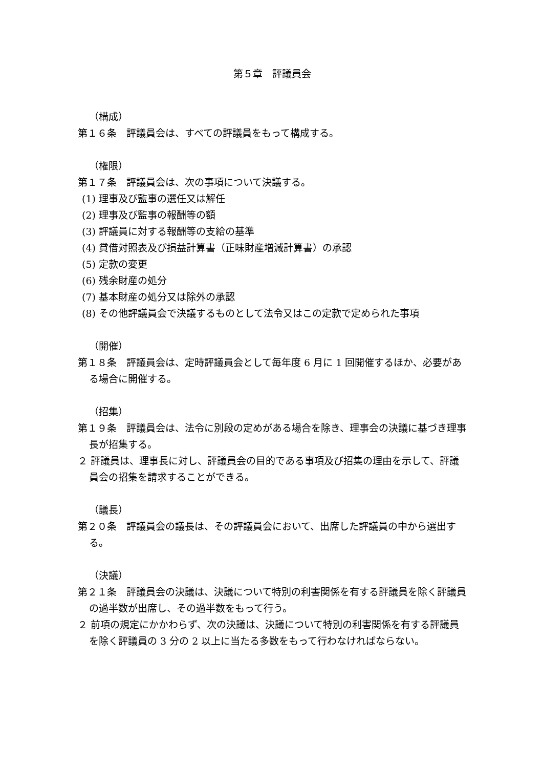第５章　評議員会
（構成）
第１６条　評議員会は、すべての評議員をもって構成する。
（権限）
第１７条　評議員会は、次の事項について決議する。
(1) 理事及び監事の選任又は解任
(2) 理事及び監事の報酬等の額
(3) 評議員に対する報酬等の支給の基準
(4) 貸借対照表及び損益計算書（正味財産増減計算書）の承認
(5) 定款の変更
(6) 残余財産の処分
(7) 基本財産の処分又は除外の承認
(8) その他評議員会で決議するものとして法令又はこの定款で定められた事項
（開催）
第１８条　評議員会は、定時評議員会として毎年度 6 月に 1 回開催するほか、必要がある場合に開催する。
（招集）
第１９条　評議員会は、法令に別段の定めがある場合を除き、理事会の決議に基づき理事長が招集する。
２ 評議員は、理事長に対し、評議員会の目的である事項及び招集の理由を示して、評議員会の招集を請求することができる。
（議長）
第２０条　評議員会の議長は、その評議員会において、出席した評議員の中から選出する。
（決議）
第２１条　評議員会の決議は、決議について特別の利害関係を有する評議員を除く評議員の過半数が出席し、その過半数をもって行う。
２ 前項の規定にかかわらず、次の決議は、決議について特別の利害関係を有する評議員を除く評議員の 3 分の 2 以上に当たる多数をもって行わなければならない。